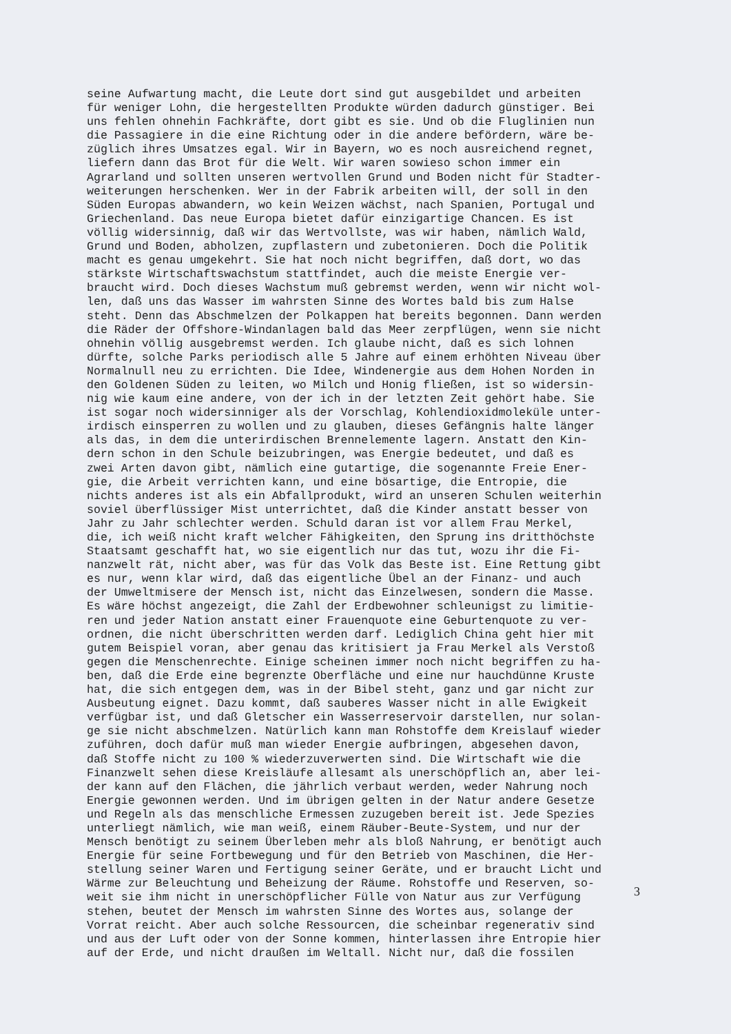seine Aufwartung macht, die Leute dort sind gut ausgebildet und arbeiten für weniger Lohn, die hergestellten Produkte würden dadurch günstiger. Bei uns fehlen ohnehin Fachkräfte, dort gibt es sie. Und ob die Fluglinien nun die Passagiere in die eine Richtung oder in die andere befördern, wäre be- züglich ihres Umsatzes egal. Wir in Bayern, wo es noch ausreichend regnet, liefern dann das Brot für die Welt. Wir waren sowieso schon immer ein Agrarland und sollten unseren wertvollen Grund und Boden nicht für Stadter- weiterungen herschenken. Wer in der Fabrik arbeiten will, der soll in den Süden Europas abwandern, wo kein Weizen wächst, nach Spanien, Portugal und Griechenland. Das neue Europa bietet dafür einzigartige Chancen. Es ist völlig widersinnig, daß wir das Wertvollste, was wir haben, nämlich Wald, Grund und Boden, abholzen, zupflastern und zubetonieren. Doch die Politik macht es genau umgekehrt. Sie hat noch nicht begriffen, daß dort, wo das stärkste Wirtschaftswachstum stattfindet, auch die meiste Energie ver- braucht wird. Doch dieses Wachstum muß gebremst werden, wenn wir nicht wol- len, daß uns das Wasser im wahrsten Sinne des Wortes bald bis zum Halse steht. Denn das Abschmelzen der Polkappen hat bereits begonnen. Dann werden die Räder der Offshore-Windanlagen bald das Meer zerpflügen, wenn sie nicht ohnehin völlig ausgebremst werden. Ich glaube nicht, daß es sich lohnen dürfte, solche Parks periodisch alle 5 Jahre auf einem erhöhten Niveau über Normalnull neu zu errichten. Die Idee, Windenergie aus dem Hohen Norden in den Goldenen Süden zu leiten, wo Milch und Honig fließen, ist so widersin- nig wie kaum eine andere, von der ich in der letzten Zeit gehört habe. Sie ist sogar noch widersinniger als der Vorschlag, Kohlendioxidmoleküle unter- irdisch einsperren zu wollen und zu glauben, dieses Gefängnis halte länger als das, in dem die unterirdischen Brennelemente lagern. Anstatt den Kin- dern schon in den Schule beizubringen, was Energie bedeutet, und daß es zwei Arten davon gibt, nämlich eine gutartige, die sogenannte Freie Ener- gie, die Arbeit verrichten kann, und eine bösartige, die Entropie, die nichts anderes ist als ein Abfallprodukt, wird an unseren Schulen weiterhin soviel überflüssiger Mist unterrichtet, daß die Kinder anstatt besser von Jahr zu Jahr schlechter werden. Schuld daran ist vor allem Frau Merkel, die, ich weiß nicht kraft welcher Fähigkeiten, den Sprung ins dritthöchste Staatsamt geschafft hat, wo sie eigentlich nur das tut, wozu ihr die Fi- nanzwelt rät, nicht aber, was für das Volk das Beste ist. Eine Rettung gibt es nur, wenn klar wird, daß das eigentliche Übel an der Finanz- und auch der Umweltmisere der Mensch ist, nicht das Einzelwesen, sondern die Masse. Es wäre höchst angezeigt, die Zahl der Erdbewohner schleunigst zu limitie- ren und jeder Nation anstatt einer Frauenquote eine Geburtenquote zu ver- ordnen, die nicht überschritten werden darf. Lediglich China geht hier mit gutem Beispiel voran, aber genau das kritisiert ja Frau Merkel als Verstoß gegen die Menschenrechte. Einige scheinen immer noch nicht begriffen zu ha- ben, daß die Erde eine begrenzte Oberfläche und eine nur hauchdünne Kruste hat, die sich entgegen dem, was in der Bibel steht, ganz und gar nicht zur Ausbeutung eignet. Dazu kommt, daß sauberes Wasser nicht in alle Ewigkeit verfügbar ist, und daß Gletscher ein Wasserreservoir darstellen, nur solan- ge sie nicht abschmelzen. Natürlich kann man Rohstoffe dem Kreislauf wieder zuführen, doch dafür muß man wieder Energie aufbringen, abgesehen davon, daß Stoffe nicht zu 100 % wiederzuverwerten sind. Die Wirtschaft wie die Finanzwelt sehen diese Kreisläufe allesamt als unerschöpflich an, aber lei- der kann auf den Flächen, die jährlich verbaut werden, weder Nahrung noch Energie gewonnen werden. Und im übrigen gelten in der Natur andere Gesetze und Regeln als das menschliche Ermessen zuzugeben bereit ist. Jede Spezies unterliegt nämlich, wie man weiß, einem Räuber-Beute-System, und nur der Mensch benötigt zu seinem Überleben mehr als bloß Nahrung, er benötigt auch Energie für seine Fortbewegung und für den Betrieb von Maschinen, die Her- stellung seiner Waren und Fertigung seiner Geräte, und er braucht Licht und Wärme zur Beleuchtung und Beheizung der Räume. Rohstoffe und Reserven, so- weit sie ihm nicht in unerschöpflicher Fülle von Natur aus zur Verfügung stehen, beutet der Mensch im wahrsten Sinne des Wortes aus, solange der Vorrat reicht. Aber auch solche Ressourcen, die scheinbar regenerativ sind und aus der Luft oder von der Sonne kommen, hinterlassen ihre Entropie hier auf der Erde, und nicht draußen im Weltall. Nicht nur, daß die fossilen
3